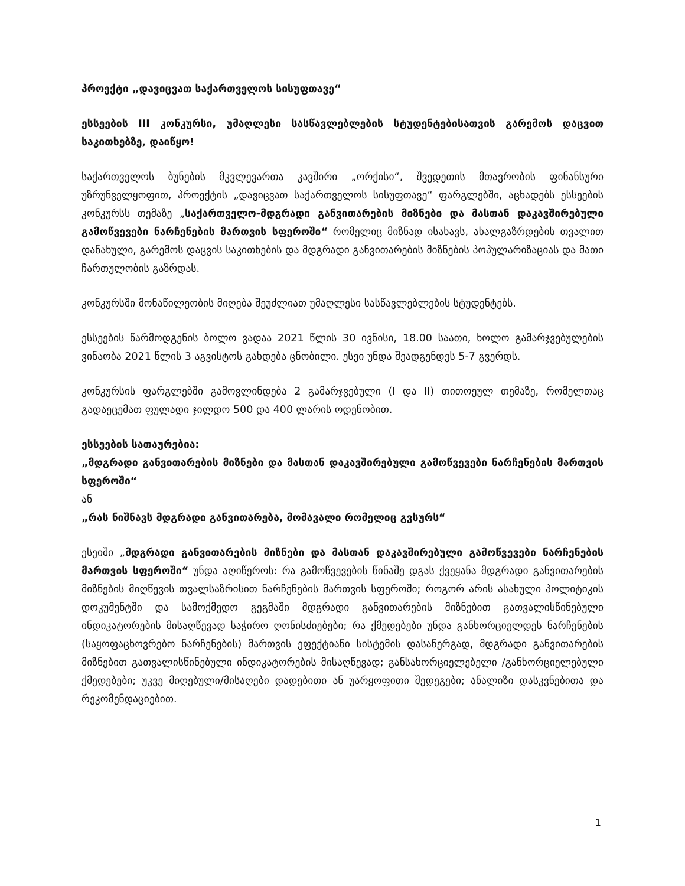პროექტი „დავიცვათ საქართველოს სისუფთავე“
ესსეების III კონკურსი, უმაღლესი სასწავლებლების სტუდენტებისათვის გარემოს დაცვით საკითხებზე, დაიწყო!
საქართველოს ბუნების მკვლევართა კავშირი „ორქისი“, შვედეთის მთავრობის ფინანსური უზრუნველყოფით, პროექტის „დავიცვათ საქართველოს სისუფთავე“ ფარგლებში, აცხადებს ესსეების კონკურსს თემაზე „საქართველო-მდგრადი განვითარების მიზნები და მასთან დაკავშირებული გამოწვევები ნარჩენების მართვის სფეროში“ რომელიც მიზნად ისახავს, ახალგაზრდების თვალით დანახული, გარემოს დაცვის საკითხების და მდგრადი განვითარების მიზნების პოპულარიზაციას და მათი ჩართულობის გაზრდას.
კონკურსში მონაწილეობის მიღება შეუძლიათ უმაღლესი სასწავლებლების სტუდენტებს.
ესსეების წარმოდგენის ბოლო ვადაა 2021 წლის 30 ივნისი, 18.00 საათი, ხოლო გამარჯვებულების ვინაობა 2021 წლის 3 აგვისტოს გახდება ცნობილი. ესეი უნდა შეადგენდეს 5-7 გვერდს.
კონკურსის ფარგლებში გამოვლინდება 2 გამარჯვებული (I და II) თითოეულ თემაზე, რომელთაც გადაეცემათ ფულადი ჯილდო 500 და 400 ლარის ოდენობით.
ესსეების სათაურებია:
„მდგრადი განვითარების მიზნები და მასთან დაკავშირებული გამოწვევები ნარჩენების მართვის სფეროში“
ან
„რას ნიშნავს მდგრადი განვითარება, მომავალი რომელიც გვსურს“
ესეიში „მდგრადი განვითარების მიზნები და მასთან დაკავშირებული გამოწვევები ნარჩენების მართვის სფეროში“ უნდა აღიწეროს: რა გამოწვევების წინაშე დგას ქვეყანა მდგრადი განვითარების მიზნების მიღწევის თვალსაზრისით ნარჩენების მართვის სფეროში; როგორ არის ასახული პოლიტიკის დოკუმენტში და სამოქმედო გეგმაში მდგრადი განვითარების მიზნებით გათვალისწინებული ინდიკატორების მისაღწევად საჭირო ღონისძიებები; რა ქმედებები უნდა განხორციელდეს ნარჩენების (საყოფაცხოვრებო ნარჩენების) მართვის ეფექტიანი სისტემის დასანერგად, მდგრადი განვითარების მიზნებით გათვალისწინებული ინდიკატორების მისაღწევად; განსახორციელებელი /განხორციელებული ქმედებები; უკვე მიღებული/მისაღები დადებითი ან უარყოფითი შედეგები; ანალიზი დასკვნებითა და რეკომენდაციებით.
1